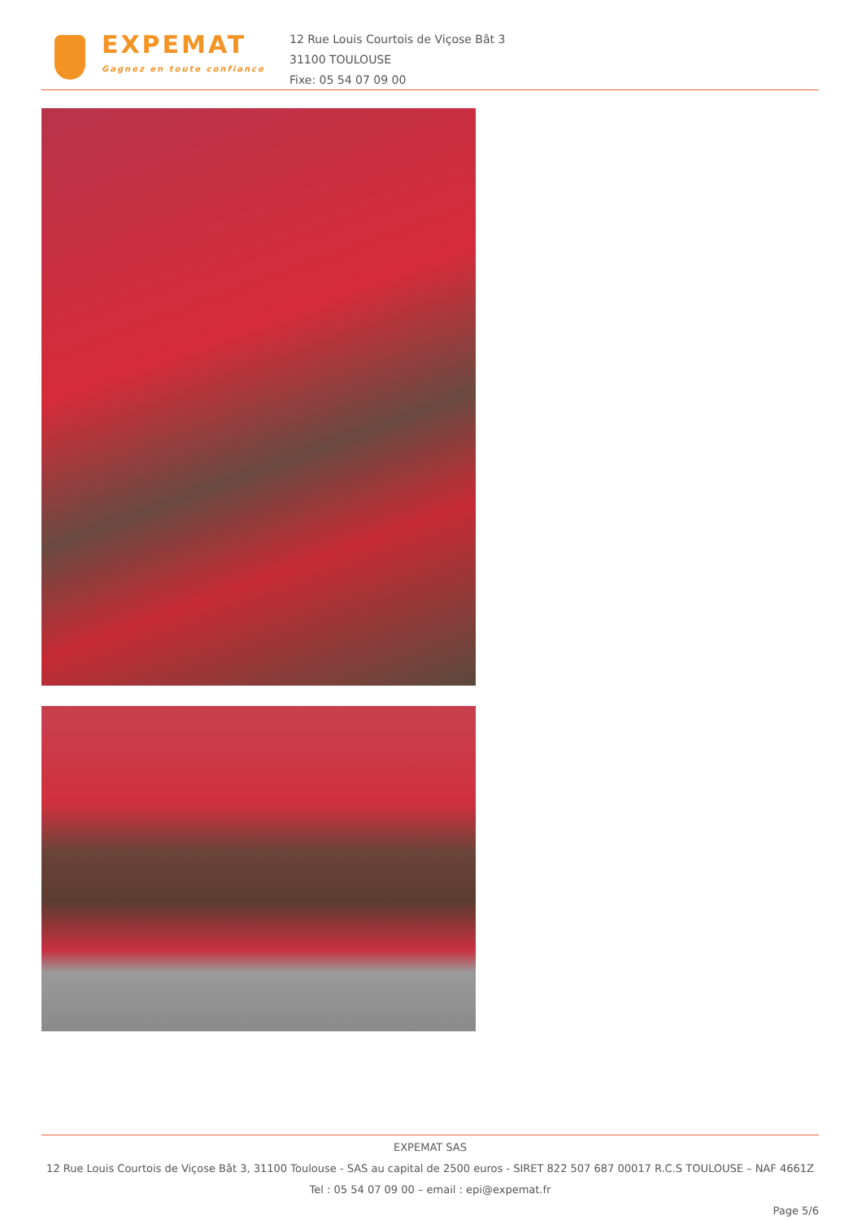EXPEMAT
Gagnez en toute confiance
12 Rue Louis Courtois de Viçose Bât 3
31100 TOULOUSE
Fixe: 05 54 07 09 00
EXPEMAT SAS
12 Rue Louis Courtois de Viçose Bât 3, 31100 Toulouse - SAS au capital de 2500 euros - SIRET 822 507 687 00017 R.C.S TOULOUSE – NAF 4661Z Tel : 05 54 07 09 00 – email : epi@expemat.fr
Page 5/6